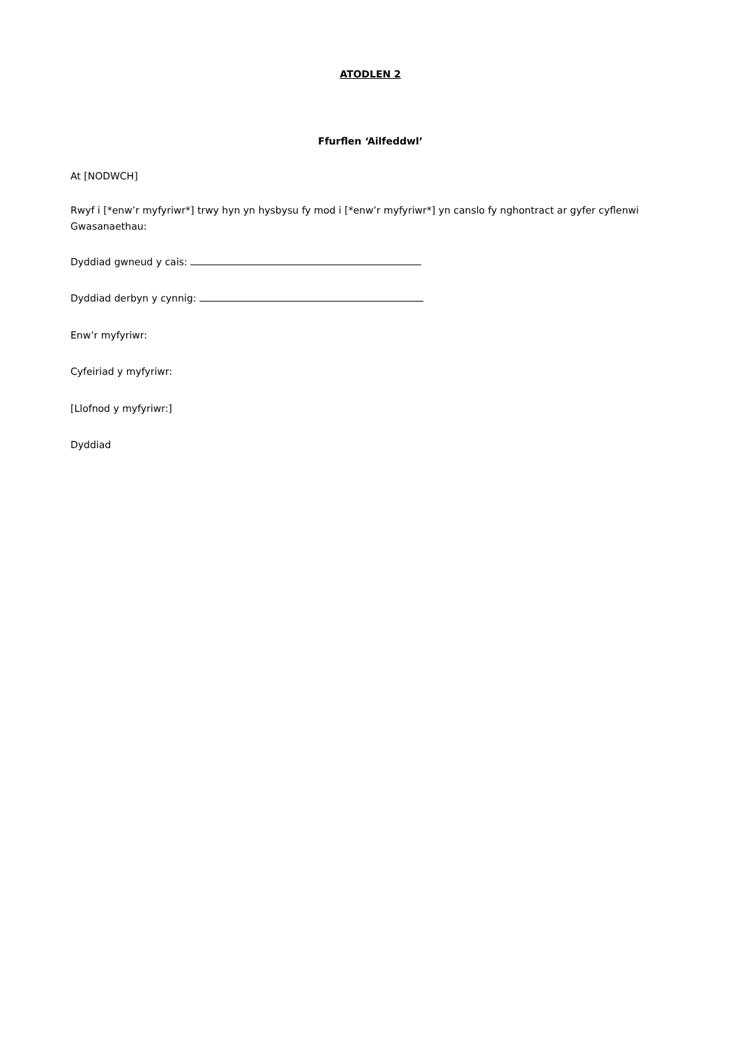ATODLEN 2
Ffurflen ‘Ailfeddwl’
At [NODWCH]
Rwyf i [*enw’r myfyriwr*] trwy hyn yn hysbysu fy mod i [*enw’r myfyriwr*] yn canslo fy nghontract ar gyfer cyflenwi Gwasanaethau:
Dyddiad gwneud y cais:
Dyddiad derbyn y cynnig:
Enw’r myfyriwr:
Cyfeiriad y myfyriwr:
[Llofnod y myfyriwr:]
Dyddiad